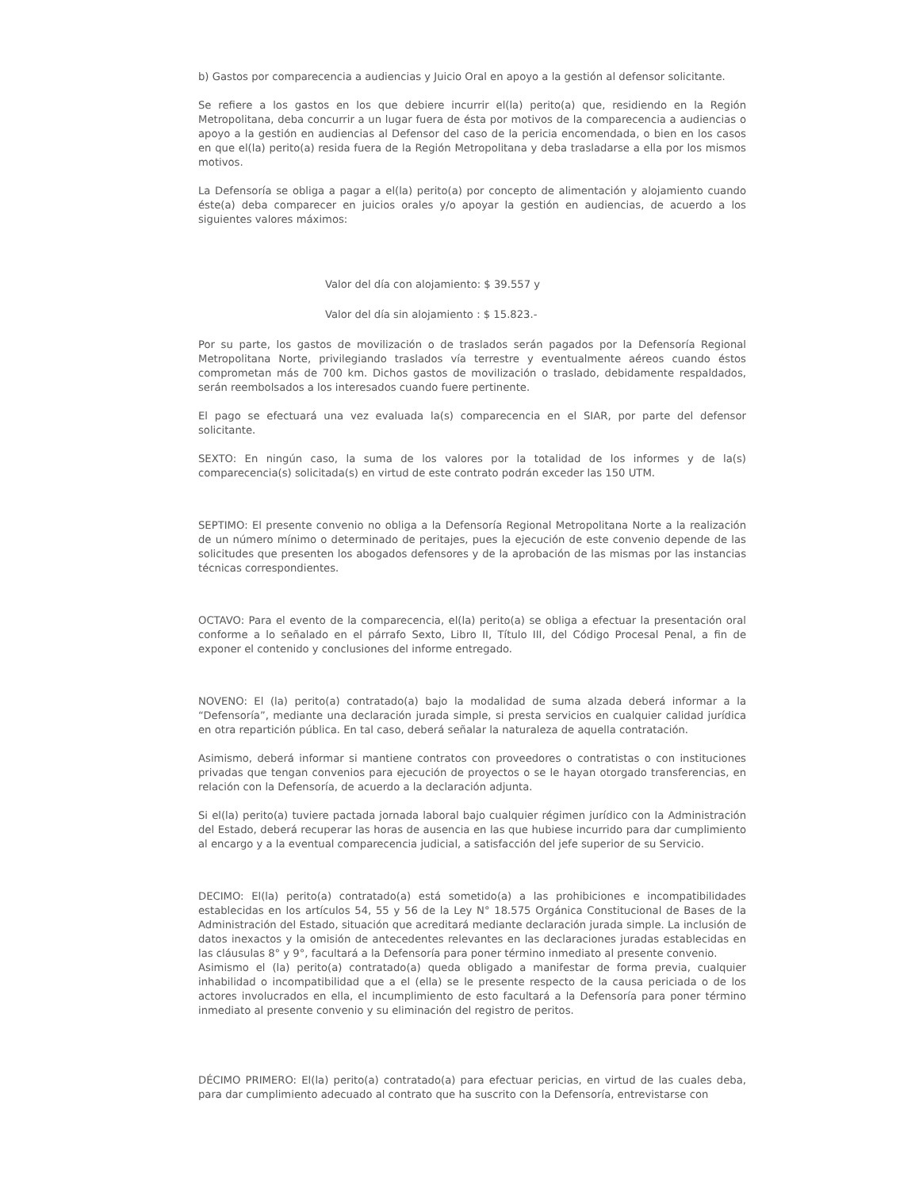b) Gastos por comparecencia a audiencias y Juicio Oral en apoyo a la gestión al defensor solicitante.
Se refiere a los gastos en los que debiere incurrir el(la) perito(a) que, residiendo en la Región Metropolitana, deba concurrir a un lugar fuera de ésta por motivos de la comparecencia a audiencias o apoyo a la gestión en audiencias al Defensor del caso de la pericia encomendada, o bien en los casos en que el(la) perito(a) resida fuera de la Región Metropolitana y deba trasladarse a ella por los mismos motivos.
La Defensoría se obliga a pagar a el(la) perito(a) por concepto de alimentación y alojamiento cuando éste(a) deba comparecer en juicios orales y/o apoyar la gestión en audiencias, de acuerdo a los siguientes valores máximos:
Valor del día con alojamiento: $ 39.557 y
Valor del día sin alojamiento : $ 15.823.-
Por su parte, los gastos de movilización o de traslados serán pagados por la Defensoría Regional Metropolitana Norte, privilegiando traslados vía terrestre y eventualmente aéreos cuando éstos comprometan más de 700 km. Dichos gastos de movilización o traslado, debidamente respaldados, serán reembolsados a los interesados cuando fuere pertinente.
El pago se efectuará una vez evaluada la(s) comparecencia en el SIAR, por parte del defensor solicitante.
SEXTO: En ningún caso, la suma de los valores por la totalidad de los informes y de la(s) comparecencia(s) solicitada(s) en virtud de este contrato podrán exceder las 150 UTM.
SEPTIMO: El presente convenio no obliga a la Defensoría Regional Metropolitana Norte a la realización de un número mínimo o determinado de peritajes, pues la ejecución de este convenio depende de las solicitudes que presenten los abogados defensores y de la aprobación de las mismas por las instancias técnicas correspondientes.
OCTAVO: Para el evento de la comparecencia, el(la) perito(a) se obliga a efectuar la presentación oral conforme a lo señalado en el párrafo Sexto, Libro II, Título III, del Código Procesal Penal, a fin de exponer el contenido y conclusiones del informe entregado.
NOVENO: El (la) perito(a) contratado(a) bajo la modalidad de suma alzada deberá informar a la “Defensoría”, mediante una declaración jurada simple, si presta servicios en cualquier calidad jurídica en otra repartición pública. En tal caso, deberá señalar la naturaleza de aquella contratación.
Asimismo, deberá informar si mantiene contratos con proveedores o contratistas o con instituciones privadas que tengan convenios para ejecución de proyectos o se le hayan otorgado transferencias, en relación con la Defensoría, de acuerdo a la declaración adjunta.
Si el(la) perito(a) tuviere pactada jornada laboral bajo cualquier régimen jurídico con la Administración del Estado, deberá recuperar las horas de ausencia en las que hubiese incurrido para dar cumplimiento al encargo y a la eventual comparecencia judicial, a satisfacción del jefe superior de su Servicio.
DECIMO: El(la) perito(a) contratado(a) está sometido(a) a las prohibiciones e incompatibilidades establecidas en los artículos 54, 55 y 56 de la Ley N° 18.575 Orgánica Constitucional de Bases de la Administración del Estado, situación que acreditará mediante declaración jurada simple. La inclusión de datos inexactos y la omisión de antecedentes relevantes en las declaraciones juradas establecidas en las cláusulas 8° y 9°, facultará a la Defensoría para poner término inmediato al presente convenio.
Asimismo el (la) perito(a) contratado(a) queda obligado a manifestar de forma previa, cualquier inhabilidad o incompatibilidad que a el (ella) se le presente respecto de la causa periciada o de los actores involucrados en ella, el incumplimiento de esto facultará a la Defensoría para poner término inmediato al presente convenio y su eliminación del registro de peritos.
DÉCIMO PRIMERO: El(la) perito(a) contratado(a) para efectuar pericias, en virtud de las cuales deba, para dar cumplimiento adecuado al contrato que ha suscrito con la Defensoría, entrevistarse con